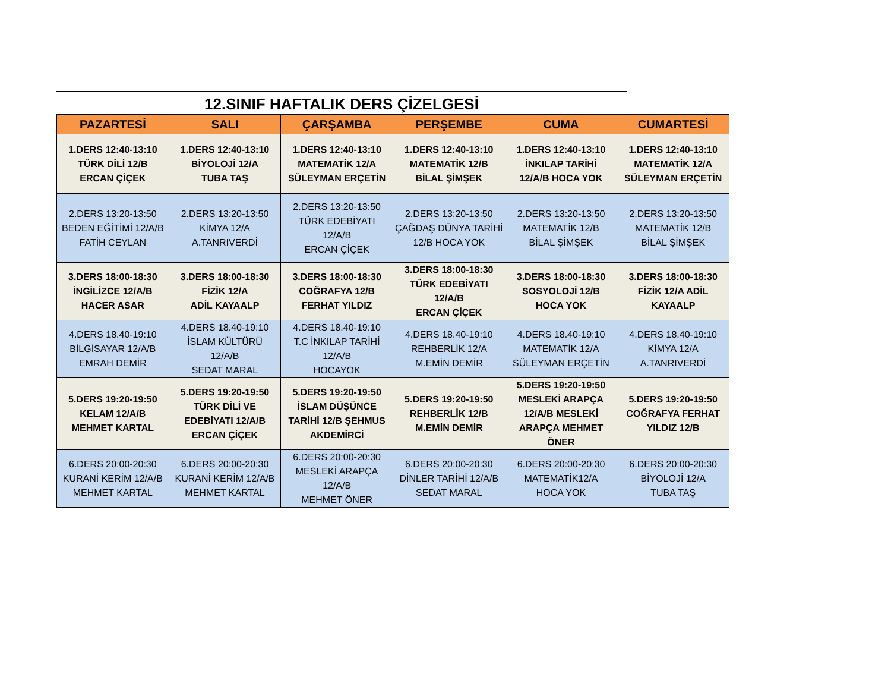12.SINIF HAFTALIK DERS ÇİZELGESİ
| PAZARTESİ | SALI | ÇARŞAMBA | PERŞEMBE | CUMA | CUMARTESİ |
| --- | --- | --- | --- | --- | --- |
| 1.DERS 12:40-13:10 TÜRK DİLİ 12/B ERCAN ÇİÇEK | 1.DERS 12:40-13:10 BİYOLOJİ 12/A TUBA TAŞ | 1.DERS 12:40-13:10 MATEMATİK 12/A SÜLEYMAN ERÇETİN | 1.DERS 12:40-13:10 MATEMATİK 12/B BİLAL ŞİMŞEK | 1.DERS 12:40-13:10 İNKILAP TARİHİ 12/A/B HOCA YOK | 1.DERS 12:40-13:10 MATEMATİK 12/A SÜLEYMAN ERÇETİN |
| 2.DERS 13:20-13:50 BEDEN EĞİTİMİ 12/A/B FATİH CEYLAN | 2.DERS 13:20-13:50 KİMYA 12/A A.TANRIVERDİ | 2.DERS 13:20-13:50 TÜRK EDEBİYATI 12/A/B ERCAN ÇİÇEK | 2.DERS 13:20-13:50 ÇAĞDAŞ DÜNYA TARİHİ 12/B HOCA YOK | 2.DERS 13:20-13:50 MATEMATİK 12/B BİLAL ŞİMŞEK | 2.DERS 13:20-13:50 MATEMATİK 12/B BİLAL ŞİMŞEK |
| 3.DERS 18:00-18:30 İNGİLİZCE 12/A/B HACER ASAR | 3.DERS 18:00-18:30 FİZİK 12/A ADİL KAYAALP | 3.DERS 18:00-18:30 COĞRAFYA 12/B FERHAT YILDIZ | 3.DERS 18:00-18:30 TÜRK EDEBİYATI 12/A/B ERCAN ÇİÇEK | 3.DERS 18:00-18:30 SOSYOLOJİ 12/B HOCA YOK | 3.DERS 18:00-18:30 FİZİK 12/A ADİL KAYAALP |
| 4.DERS 18.40-19:10 BİLGİSAYAR 12/A/B EMRAH DEMİR | 4.DERS 18.40-19:10 İSLAM KÜLTÜRÜ 12/A/B SEDAT MARAL | 4.DERS 18.40-19:10 T.C İNKILAP TARİHİ 12/A/B HOCAYOK | 4.DERS 18.40-19:10 REHBERLİK 12/A M.EMİN DEMİR | 4.DERS 18.40-19:10 MATEMATİK 12/A SÜLEYMAN ERÇETİN | 4.DERS 18.40-19:10 KİMYA 12/A A.TANRIVERDİ |
| 5.DERS 19:20-19:50 KELAM 12/A/B MEHMET KARTAL | 5.DERS 19:20-19:50 TÜRK DİLİ VE EDEBİYATI 12/A/B ERCAN ÇİÇEK | 5.DERS 19:20-19:50 İSLAM DÜŞÜNCE TARİHİ 12/B ŞEHMUS AKDEMİRCİ | 5.DERS 19:20-19:50 REHBERLİK 12/B M.EMİN DEMİR | 5.DERS 19:20-19:50 MESLEKİ ARAPÇA 12/A/B MESLEKİ ARAPÇA MEHMET ÖNER | 5.DERS 19:20-19:50 COĞRAFYA FERHAT YILDIZ 12/B |
| 6.DERS 20:00-20:30 KURANİ KERİM 12/A/B MEHMET KARTAL | 6.DERS 20:00-20:30 KURANİ KERİM 12/A/B MEHMET KARTAL | 6.DERS 20:00-20:30 MESLEKİ ARAPÇA 12/A/B MEHMET ÖNER | 6.DERS 20:00-20:30 DİNLER TARİHİ 12/A/B SEDAT MARAL | 6.DERS 20:00-20:30 MATEMATİK12/A HOCA YOK | 6.DERS 20:00-20:30 BİYOLOJİ 12/A TUBA TAŞ |